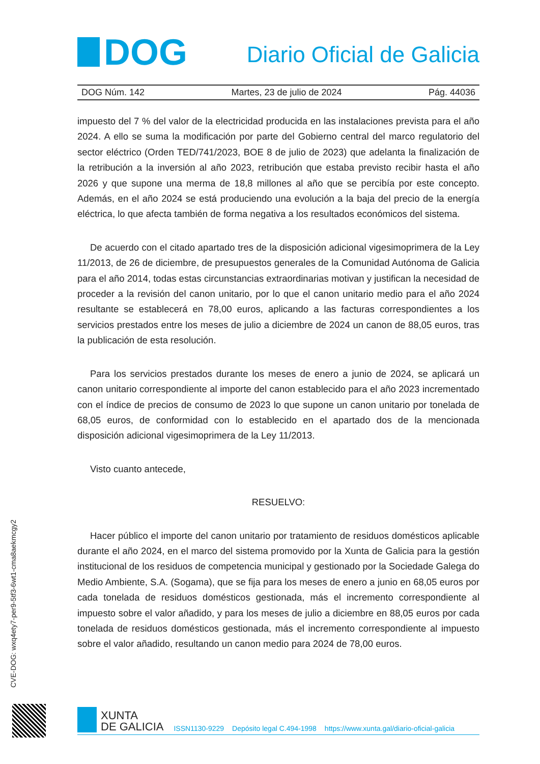DOG
Diario Oficial de Galicia
DOG Núm. 142 Martes, 23 de julio de 2024 Pág. 44036
impuesto del 7 % del valor de la electricidad producida en las instalaciones prevista para el año 2024. A ello se suma la modificación por parte del Gobierno central del marco regulatorio del sector eléctrico (Orden TED/741/2023, BOE 8 de julio de 2023) que adelanta la finalización de la retribución a la inversión al año 2023, retribución que estaba previsto recibir hasta el año 2026 y que supone una merma de 18,8 millones al año que se percibía por este concepto. Además, en el año 2024 se está produciendo una evolución a la baja del precio de la energía eléctrica, lo que afecta también de forma negativa a los resultados económicos del sistema.
De acuerdo con el citado apartado tres de la disposición adicional vigesimoprimera de la Ley 11/2013, de 26 de diciembre, de presupuestos generales de la Comunidad Autónoma de Galicia para el año 2014, todas estas circunstancias extraordinarias motivan y justifican la necesidad de proceder a la revisión del canon unitario, por lo que el canon unitario medio para el año 2024 resultante se establecerá en 78,00 euros, aplicando a las facturas correspondientes a los servicios prestados entre los meses de julio a diciembre de 2024 un canon de 88,05 euros, tras la publicación de esta resolución.
Para los servicios prestados durante los meses de enero a junio de 2024, se aplicará un canon unitario correspondiente al importe del canon establecido para el año 2023 incrementado con el índice de precios de consumo de 2023 lo que supone un canon unitario por tonelada de 68,05 euros, de conformidad con lo establecido en el apartado dos de la mencionada disposición adicional vigesimoprimera de la Ley 11/2013.
Visto cuanto antecede,
RESUELVO:
Hacer público el importe del canon unitario por tratamiento de residuos domésticos aplicable durante el año 2024, en el marco del sistema promovido por la Xunta de Galicia para la gestión institucional de los residuos de competencia municipal y gestionado por la Sociedade Galega do Medio Ambiente, S.A. (Sogama), que se fija para los meses de enero a junio en 68,05 euros por cada tonelada de residuos domésticos gestionada, más el incremento correspondiente al impuesto sobre el valor añadido, y para los meses de julio a diciembre en 88,05 euros por cada tonelada de residuos domésticos gestionada, más el incremento correspondiente al impuesto sobre el valor añadido, resultando un canon medio para 2024 de 78,00 euros.
CVE-DOG: wxq4ety7-per9-5tf3-6wt1-cma8aekmcgy2
XUNTA
DE GALICIA
ISSN1130-9229 Depósito legal C.494-1998 https://www.xunta.gal/diario-oficial-galicia